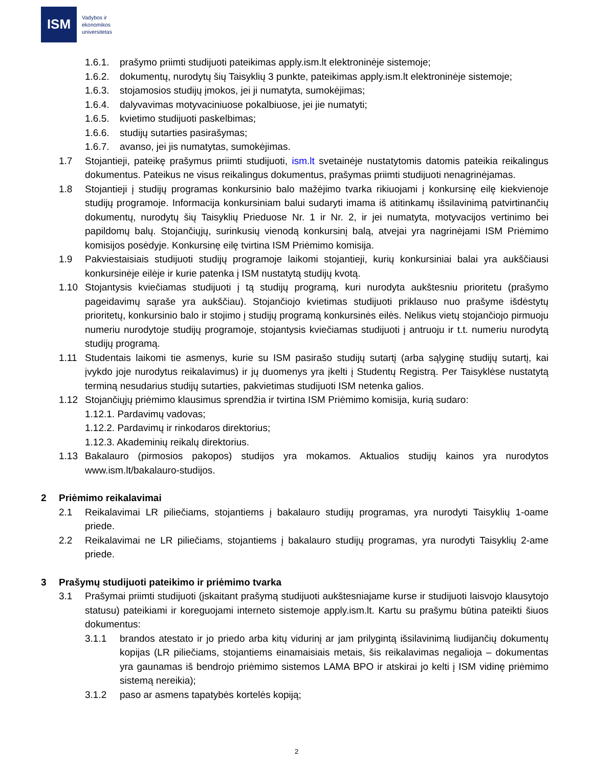ISM
Vadybos ir
ekonomikos
universitetas
1.6.1. prašymo priimti studijuoti pateikimas apply.ism.lt elektroninėje sistemoje;
1.6.2. dokumentų, nurodytų šių Taisyklių 3 punkte, pateikimas apply.ism.lt elektroninėje sistemoje;
1.6.3. stojamosios studijų įmokos, jei ji numatyta, sumokėjimas;
1.6.4. dalyvavimas motyvaciniuose pokalbiuose, jei jie numatyti;
1.6.5. kvietimo studijuoti paskelbimas;
1.6.6. studijų sutarties pasirašymas;
1.6.7. avanso, jei jis numatytas, sumokėjimas.
1.7 Stojantieji, pateikę prašymus priimti studijuoti, ism.lt svetainėje nustatytomis datomis pateikia reikalingus dokumentus. Pateikus ne visus reikalingus dokumentus, prašymas priimti studijuoti nenagrinėjamas.
1.8 Stojantieji į studijų programas konkursinio balo mažėjimo tvarka rikiuojami į konkursinę eilę kiekvienoje studijų programoje. Informacija konkursiniam balui sudaryti imama iš atitinkamų išsilavinimą patvirtinančių dokumentų, nurodytų šių Taisyklių Prieduose Nr. 1 ir Nr. 2, ir jei numatyta, motyvacijos vertinimo bei papildomų balų. Stojančiųjų, surinkusių vienodą konkursinį balą, atvejai yra nagrinėjami ISM Priėmimo komisijos posėdyje. Konkursinę eilę tvirtina ISM Priėmimo komisija.
1.9 Pakviestaisiais studijuoti studijų programoje laikomi stojantieji, kurių konkursiniai balai yra aukščiausi konkursinėje eilėje ir kurie patenka į ISM nustatytą studijų kvotą.
1.10 Stojantysis kviečiamas studijuoti į tą studijų programą, kuri nurodyta aukštesniu prioritetu (prašymo pageidavimų sąraše yra aukščiau). Stojančiojo kvietimas studijuoti priklauso nuo prašyme išdėstytų prioritetų, konkursinio balo ir stojimo į studijų programą konkursinės eilės. Nelikus vietų stojančiojo pirmuoju numeriu nurodytoje studijų programoje, stojantysis kviečiamas studijuoti į antruoju ir t.t. numeriu nurodytą studijų programą.
1.11 Studentais laikomi tie asmenys, kurie su ISM pasirašo studijų sutartį (arba sąlyginę studijų sutartį, kai įvykdo joje nurodytus reikalavimus) ir jų duomenys yra įkelti į Studentų Registrą. Per Taisyklėse nustatytą terminą nesudarius studijų sutarties, pakvietimas studijuoti ISM netenka galios.
1.12 Stojančiųjų priėmimo klausimus sprendžia ir tvirtina ISM Priėmimo komisija, kurią sudaro:
1.12.1. Pardavimų vadovas;
1.12.2. Pardavimų ir rinkodaros direktorius;
1.12.3. Akademinių reikalų direktorius.
1.13 Bakalauro (pirmosios pakopos) studijos yra mokamos. Aktualios studijų kainos yra nurodytos www.ism.lt/bakalauro-studijos.
2 Priėmimo reikalavimai
2.1 Reikalavimai LR piliečiams, stojantiems į bakalauro studijų programas, yra nurodyti Taisyklių 1-oame priede.
2.2 Reikalavimai ne LR piliečiams, stojantiems į bakalauro studijų programas, yra nurodyti Taisyklių 2-ame priede.
3 Prašymų studijuoti pateikimo ir priėmimo tvarka
3.1 Prašymai priimti studijuoti (įskaitant prašymą studijuoti aukštesniajame kurse ir studijuoti laisvojo klausytojo statusu) pateikiami ir koreguojami interneto sistemoje apply.ism.lt. Kartu su prašymu būtina pateikti šiuos dokumentus:
3.1.1 brandos atestato ir jo priedo arba kitų vidurinį ar jam prilygintą išsilavinimą liudijančių dokumentų kopijas (LR piliečiams, stojantiems einamaisiais metais, šis reikalavimas negalioja – dokumentas yra gaunamas iš bendrojo priėmimo sistemos LAMA BPO ir atskirai jo kelti į ISM vidinę priėmimo sistemą nereikia);
3.1.2 paso ar asmens tapatybės kortelės kopiją;
2